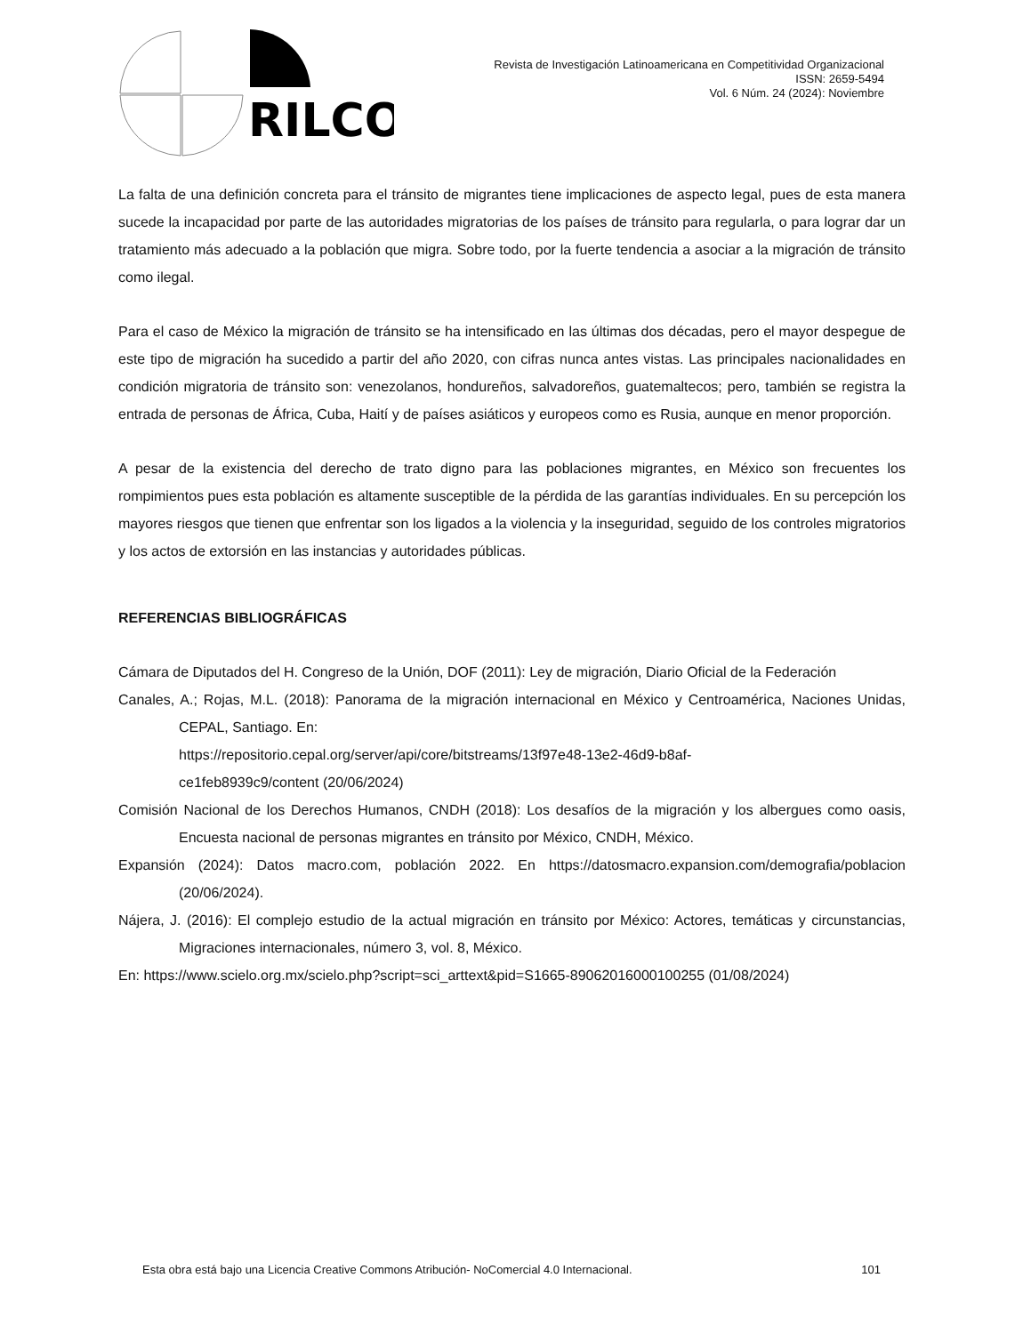RILCO
Revista de Investigación Latinoamericana en Competitividad Organizacional
ISSN: 2659-5494
Vol. 6 Núm. 24 (2024): Noviembre
La falta de una definición concreta para el tránsito de migrantes tiene implicaciones de aspecto legal, pues de esta manera sucede la incapacidad por parte de las autoridades migratorias de los países de tránsito para regularla, o para lograr dar un tratamiento más adecuado a la población que migra. Sobre todo, por la fuerte tendencia a asociar a la migración de tránsito como ilegal.
Para el caso de México la migración de tránsito se ha intensificado en las últimas dos décadas, pero el mayor despegue de este tipo de migración ha sucedido a partir del año 2020, con cifras nunca antes vistas. Las principales nacionalidades en condición migratoria de tránsito son: venezolanos, hondureños, salvadoreños, guatemaltecos; pero, también se registra la entrada de personas de África, Cuba, Haití y de países asiáticos y europeos como es Rusia, aunque en menor proporción.
A pesar de la existencia del derecho de trato digno para las poblaciones migrantes, en México son frecuentes los rompimientos pues esta población es altamente susceptible de la pérdida de las garantías individuales. En su percepción los mayores riesgos que tienen que enfrentar son los ligados a la violencia y la inseguridad, seguido de los controles migratorios y los actos de extorsión en las instancias y autoridades públicas.
REFERENCIAS BIBLIOGRÁFICAS
Cámara de Diputados del H. Congreso de la Unión, DOF (2011): Ley de migración, Diario Oficial de la Federación
Canales, A.; Rojas, M.L. (2018): Panorama de la migración internacional en México y Centroamérica, Naciones Unidas, CEPAL, Santiago. En:
https://repositorio.cepal.org/server/api/core/bitstreams/13f97e48-13e2-46d9-b8af-
ce1feb8939c9/content (20/06/2024)
Comisión Nacional de los Derechos Humanos, CNDH (2018): Los desafíos de la migración y los albergues como oasis, Encuesta nacional de personas migrantes en tránsito por México, CNDH, México.
Expansión (2024): Datos macro.com, población 2022. En https://datosmacro.expansion.com/demografia/poblacion (20/06/2024).
Nájera, J. (2016): El complejo estudio de la actual migración en tránsito por México: Actores, temáticas y circunstancias, Migraciones internacionales, número 3, vol. 8, México.
En: https://www.scielo.org.mx/scielo.php?script=sci_arttext&pid=S1665-89062016000100255 (01/08/2024)
Esta obra está bajo una Licencia Creative Commons Atribución- NoComercial 4.0 Internacional. 101